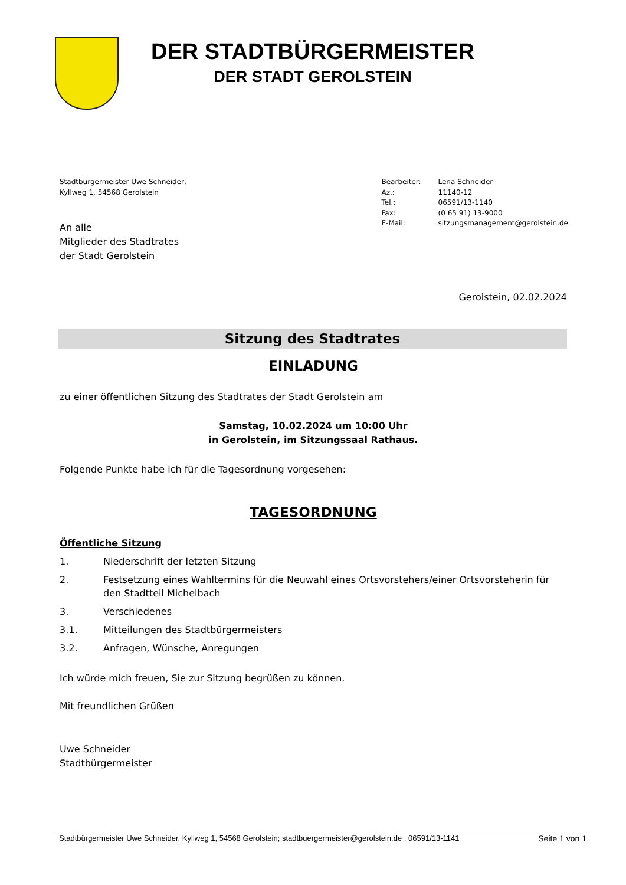DER STADTBÜRGERMEISTER
DER STADT GEROLSTEIN
Stadtbürgermeister Uwe Schneider,
Kyllweg 1, 54568 Gerolstein
| Bearbeiter: | Lena Schneider |
| Az.: | 11140-12 |
| Tel.: | 06591/13-1140 |
| Fax: | (0 65 91) 13-9000 |
| E-Mail: | sitzungsmanagement@gerolstein.de |
An alle
Mitglieder des Stadtrates
der Stadt Gerolstein
Gerolstein, 02.02.2024
Sitzung des Stadtrates
EINLADUNG
zu einer öffentlichen Sitzung des Stadtrates der Stadt Gerolstein am
Samstag, 10.02.2024 um 10:00 Uhr
in Gerolstein, im Sitzungssaal Rathaus.
Folgende Punkte habe ich für die Tagesordnung vorgesehen:
TAGESORDNUNG
Öffentliche Sitzung
1. Niederschrift der letzten Sitzung
2. Festsetzung eines Wahltermins für die Neuwahl eines Ortsvorstehers/einer Ortsvorsteherin für den Stadtteil Michelbach
3. Verschiedenes
3.1. Mitteilungen des Stadtbürgermeisters
3.2. Anfragen, Wünsche, Anregungen
Ich würde mich freuen, Sie zur Sitzung begrüßen zu können.
Mit freundlichen Grüßen
Uwe Schneider
Stadtbürgermeister
Stadtbürgermeister Uwe Schneider, Kyllweg 1, 54568 Gerolstein; stadtbuergermeister@gerolstein.de , 06591/13-1141 Seite 1 von 1